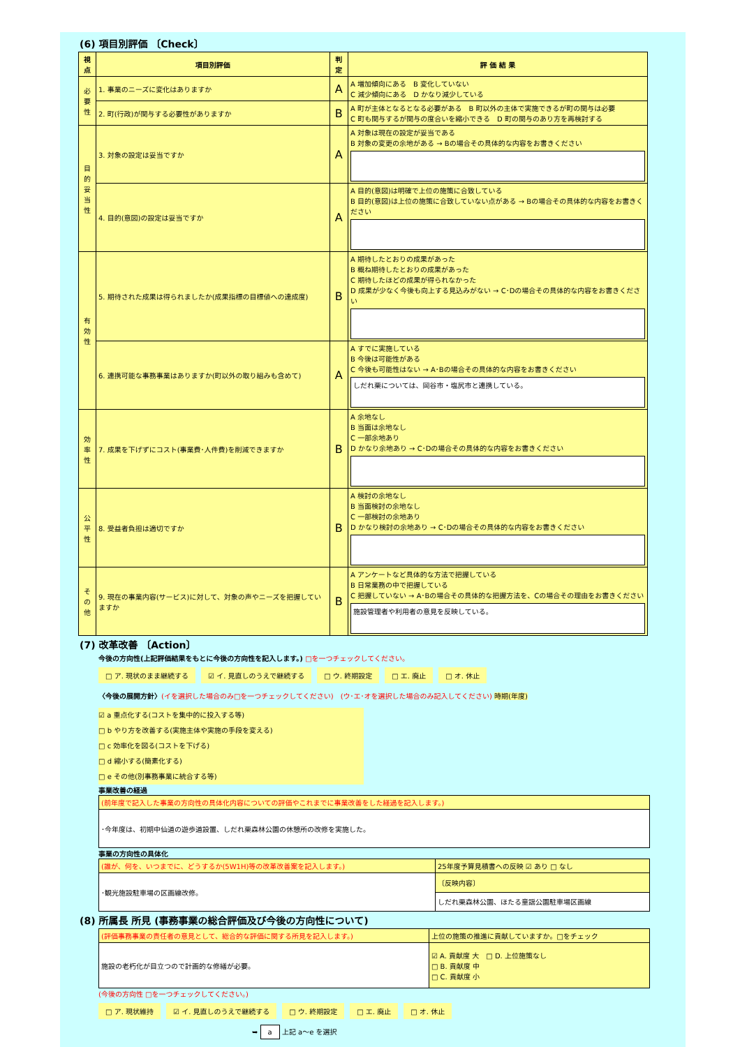(6) 項目別評価 〔Check〕
| 視点 | 項目別評価 | 判定 | 評 価 結 果 |
| --- | --- | --- | --- |
| 必要性 | 1. 事業のニーズに変化はありますか | A | A 増加傾向にある B 変化していない C 減少傾向にある D かなり減少している |
| | 2. 町(行政)が関与する必要性がありますか | B | A 町が主体となるとなる必要がある B 町以外の主体で実施できるが町の関与は必要 C 町も関与するが関与の度合いを縮小できる D 町の関与のあり方を再検討する |
| 目的妥当性 | 3. 対象の設定は妥当ですか | A | A 対象は現在の設定が妥当である B 対象の変更の余地がある → Bの場合その具体的な内容をお書きください |
| | 4. 目的(意図)の設定は妥当ですか | A | A 目的(意図)は明確で上位の施策に合致している B 目的(意図)は上位の施策に合致していない点がある → Bの場合その具体的な内容をお書きください |
| 有効性 | 5. 期待された成果は得られましたか(成果指標の目標値への達成度) | B | A 期待したとおりの成果があった B 概ね期待したとおりの成果があった C 期待したほどの成果が得られなかった D 成果が少なく今後も向上する見込みがない → C･Dの場合その具体的な内容をお書きください |
| | 6. 連携可能な事務事業はありますか(町以外の取り組みも含めて) | A | A すでに実施している B 今後は可能性がある C 今後も可能性はない → A･Bの場合その具体的な内容をお書きください しだれ栗については、岡谷市・塩尻市と連携している。 |
| 効率性 | 7. 成果を下げずにコスト(事業費･人件費)を削減できますか | B | A 余地なし B 当面は余地なし C 一部余地あり D かなり余地あり → C･Dの場合その具体的な内容をお書きください |
| 公平性 | 8. 受益者負担は適切ですか | B | A 検討の余地なし B 当面検討の余地なし C 一部検討の余地あり D かなり検討の余地あり → C･Dの場合その具体的な内容をお書きください |
| その他 | 9. 現在の事業内容(サービス)に対して、対象の声やニーズを把握していますか | B | A アンケートなど具体的な方法で把握している B 日常業務の中で把握している C 把握していない → A･Bの場合その具体的な把握方法を、Cの場合その理由をお書きください 施設管理者や利用者の意見を反映している。 |
(7) 改革改善 〔Action〕
今後の方向性(上記評価結果をもとに今後の方向性を記入します。) □を一つチェックしてください。
□ ア. 現状のまま継続する ☑ イ. 見直しのうえで継続する □ ウ. 終期設定 □ エ. 廃止 □ オ. 休止
〈今後の展開方針〉(イを選択した場合のみ□を一つチェックしてください)　(ウ･エ･オを選択した場合のみ記入してください) 時期(年度)
☑ a 重点化する(コストを集中的に投入する等)
□ b やり方を改善する(実施主体や実施の手段を変える)
□ c 効率化を図る(コストを下げる)
□ d 縮小する(簡素化する)
□ e その他(別事務事業に統合する等)
事業改善の経過
| (前年度で記入した事業の方向性の具体化内容についての評価やこれまでに事業改善をした経過を記入します。) |
| ･今年度は、初期中仙道の遊歩道設置、しだれ栗森林公園の休憩所の改修を実施した。 |
事業の方向性の具体化
| (誰が、何を、いつまでに、どうするか(5W1H)等の改革改善案を記入します。) | 25年度予算見積書への反映 ☑ あり □ なし |
| ･観光施設駐車場の区画線改修。 | 〔反映内容〕 |
| | しだれ栗森林公園、ほたる童謡公園駐車場区画線 |
(8) 所属長 所見 (事務事業の総合評価及び今後の方向性について)
| (評価事務事業の責任者の意見として、総合的な評価に関する所見を記入します。) | 上位の施策の推進に貢献していますか。□をチェック |
| 施設の老朽化が目立つので計画的な修繕が必要。 | ☑ A. 貢献度 大 □ D. 上位施策なし □ B. 貢献度 中 □ C. 貢献度 小 |
(今後の方向性 □を一つチェックしてください。)
□ ア. 現状維持 ☑ イ. 見直しのうえで継続する □ ウ. 終期設定 □ エ. 廃止 □ オ. 休止
➥ a 上記 a～e を選択